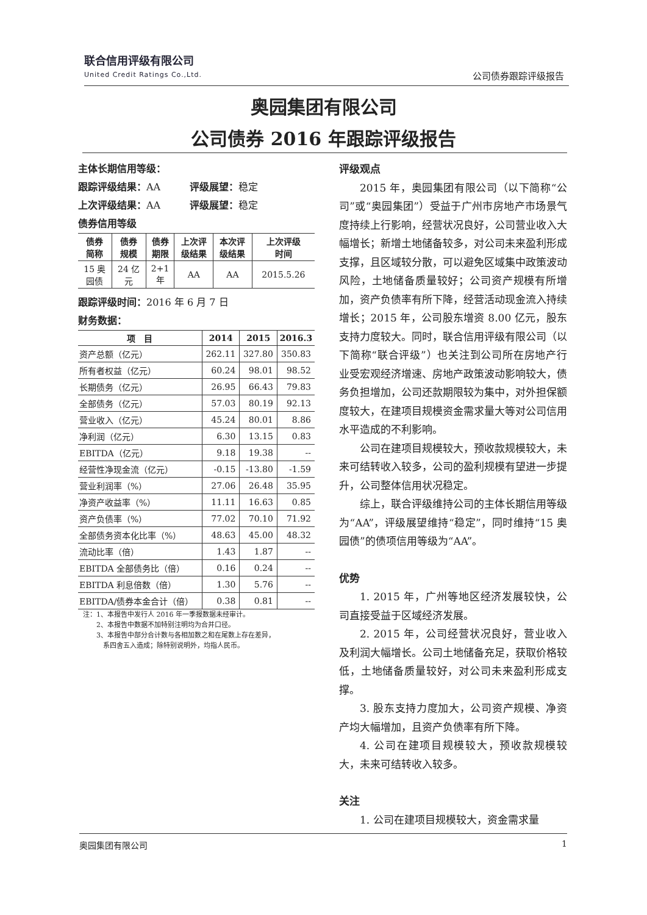联合信用评级有限公司
United Credit Ratings Co.,Ltd.
公司债券跟踪评级报告
奥园集团有限公司
公司债券 2016 年跟踪评级报告
主体长期信用等级：
跟踪评级结果：AA　　　评级展望：稳定
上次评级结果：AA　　　评级展望：稳定
债券信用等级
| 债券 简称 | 债券 规模 | 债券 期限 | 上次评 级结果 | 本次评 级结果 | 上次评级 时间 |
| --- | --- | --- | --- | --- | --- |
| 15 奥 园债 | 24 亿 元 | 2+1 年 | AA | AA | 2015.5.26 |
跟踪评级时间：2016 年 6 月 7 日
财务数据：
| 项 目 | 2014 | 2015 | 2016.3 |
| --- | --- | --- | --- |
| 资产总额（亿元） | 262.11 | 327.80 | 350.83 |
| 所有者权益（亿元） | 60.24 | 98.01 | 98.52 |
| 长期债务（亿元） | 26.95 | 66.43 | 79.83 |
| 全部债务（亿元） | 57.03 | 80.19 | 92.13 |
| 营业收入（亿元） | 45.24 | 80.01 | 8.86 |
| 净利润（亿元） | 6.30 | 13.15 | 0.83 |
| EBITDA（亿元） | 9.18 | 19.38 | -- |
| 经营性净现金流（亿元） | -0.15 | -13.80 | -1.59 |
| 营业利润率（%） | 27.06 | 26.48 | 35.95 |
| 净资产收益率（%） | 11.11 | 16.63 | 0.85 |
| 资产负债率（%） | 77.02 | 70.10 | 71.92 |
| 全部债务资本化比率（%） | 48.63 | 45.00 | 48.32 |
| 流动比率（倍） | 1.43 | 1.87 | -- |
| EBITDA 全部债务比（倍） | 0.16 | 0.24 | -- |
| EBITDA 利息倍数（倍） | 1.30 | 5.76 | -- |
| EBITDA/债券本金合计（倍） | 0.38 | 0.81 | -- |
注：1、本报告中发行人 2016 年一季报数据未经审计。
　　2、本报告中数据不加特别注明均为合并口径。
　　3、本报告中部分合计数与各相加数之和在尾数上存在差异，
　　　系四舍五入造成；除特别说明外，均指人民币。
评级观点
2015 年，奥园集团有限公司（以下简称“公司”或“奥园集团”）受益于广州市房地产市场景气度持续上行影响，经营状况良好，公司营业收入大幅增长；新增土地储备较多，对公司未来盈利形成支撑，且区域较分散，可以避免区域集中政策波动风险，土地储备质量较好；公司资产规模有所增加，资产负债率有所下降，经营活动现金流入持续增长；2015 年，公司股东增资 8.00 亿元，股东支持力度较大。同时，联合信用评级有限公司（以下简称“联合评级”）也关注到公司所在房地产行业受宏观经济增速、房地产政策波动影响较大，债务负担增加，公司还款期限较为集中，对外担保额度较大，在建项目规模资金需求量大等对公司信用水平造成的不利影响。
公司在建项目规模较大，预收款规模较大，未来可结转收入较多，公司的盈利规模有望进一步提升，公司整体信用状况稳定。
综上，联合评级维持公司的主体长期信用等级为“AA”，评级展望维持“稳定”，同时维持“15 奥园债”的债项信用等级为“AA”。
优势
1. 2015 年，广州等地区经济发展较快，公司直接受益于区域经济发展。
2. 2015 年，公司经营状况良好，营业收入及利润大幅增长。公司土地储备充足，获取价格较低，土地储备质量较好，对公司未来盈利形成支撑。
3. 股东支持力度加大，公司资产规模、净资产均大幅增加，且资产负债率有所下降。
4. 公司在建项目规模较大，预收款规模较大，未来可结转收入较多。
关注
1. 公司在建项目规模较大，资金需求量
奥园集团有限公司 1